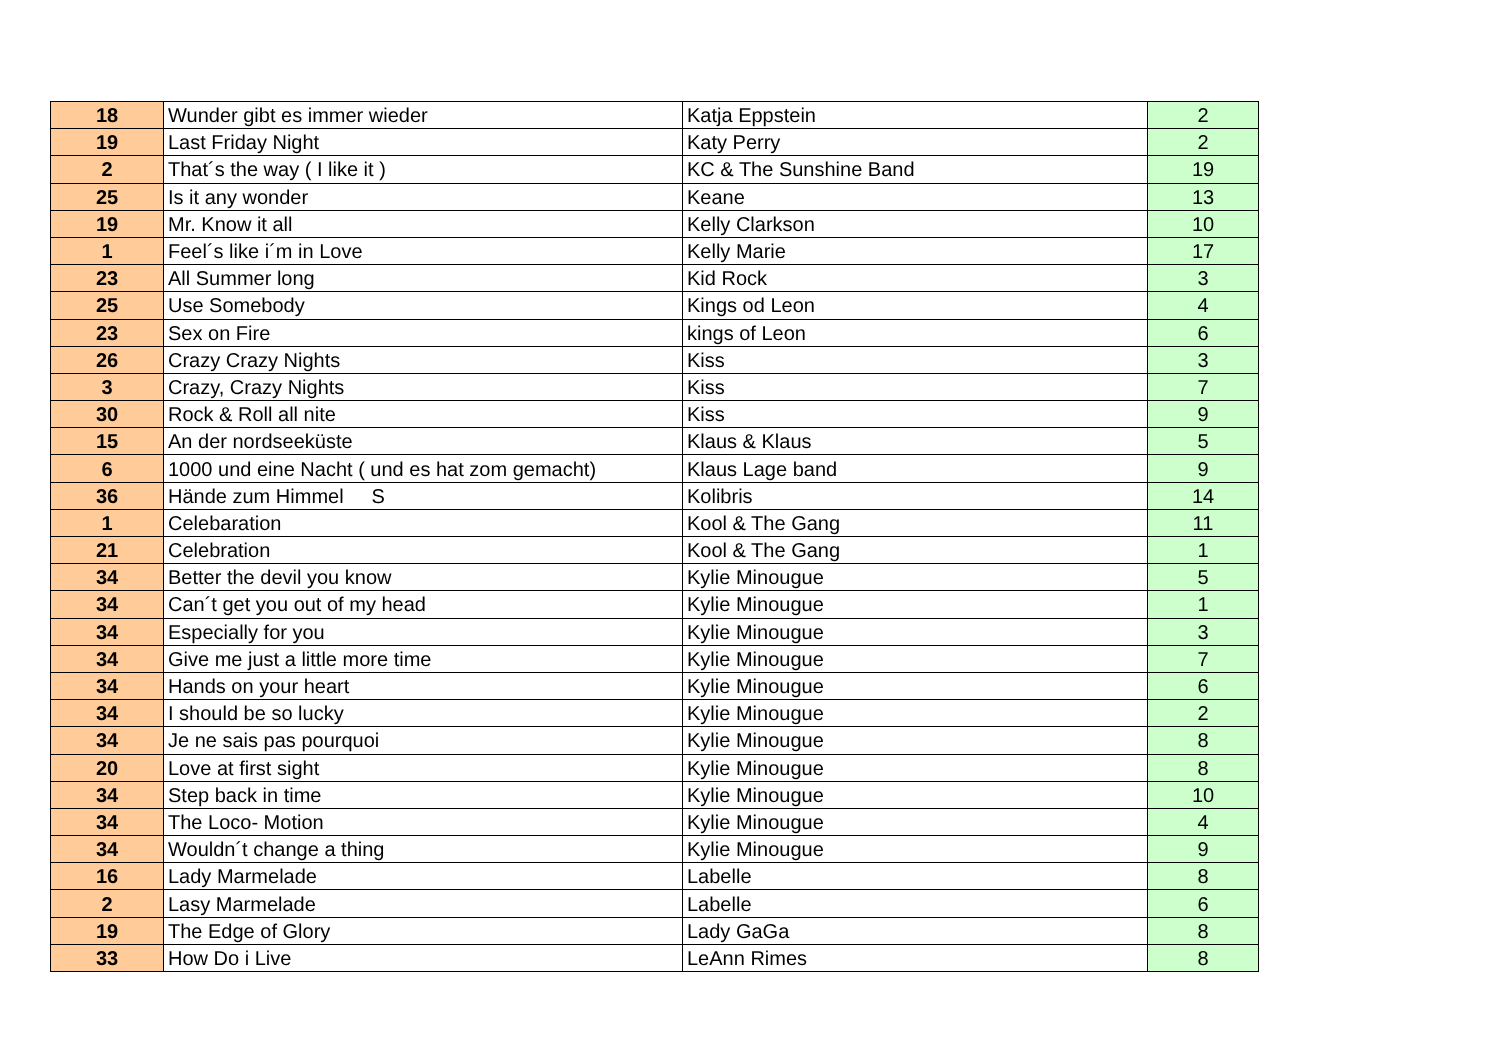| 18 | Wunder gibt es immer wieder | Katja Eppstein | 2 |
| 19 | Last Friday Night | Katy Perry | 2 |
| 2 | That´s the way ( I like it ) | KC & The Sunshine Band | 19 |
| 25 | Is it any wonder | Keane | 13 |
| 19 | Mr. Know it all | Kelly Clarkson | 10 |
| 1 | Feel´s like i´m in Love | Kelly Marie | 17 |
| 23 | All Summer long | Kid Rock | 3 |
| 25 | Use Somebody | Kings od Leon | 4 |
| 23 | Sex on Fire | kings of Leon | 6 |
| 26 | Crazy Crazy Nights | Kiss | 3 |
| 3 | Crazy, Crazy Nights | Kiss | 7 |
| 30 | Rock & Roll all nite | Kiss | 9 |
| 15 | An der nordseeküste | Klaus & Klaus | 5 |
| 6 | 1000 und eine Nacht ( und es hat zom gemacht) | Klaus Lage band | 9 |
| 36 | Hände zum Himmel S | Kolibris | 14 |
| 1 | Celebaration | Kool & The Gang | 11 |
| 21 | Celebration | Kool & The Gang | 1 |
| 34 | Better the devil you know | Kylie Minougue | 5 |
| 34 | Can´t get you out of my head | Kylie Minougue | 1 |
| 34 | Especially for you | Kylie Minougue | 3 |
| 34 | Give me just a little more time | Kylie Minougue | 7 |
| 34 | Hands on your heart | Kylie Minougue | 6 |
| 34 | I should be so lucky | Kylie Minougue | 2 |
| 34 | Je ne sais pas pourquoi | Kylie Minougue | 8 |
| 20 | Love at first sight | Kylie Minougue | 8 |
| 34 | Step back in time | Kylie Minougue | 10 |
| 34 | The Loco- Motion | Kylie Minougue | 4 |
| 34 | Wouldn´t change a thing | Kylie Minougue | 9 |
| 16 | Lady Marmelade | Labelle | 8 |
| 2 | Lasy Marmelade | Labelle | 6 |
| 19 | The Edge of Glory | Lady GaGa | 8 |
| 33 | How Do i Live | LeAnn Rimes | 8 |